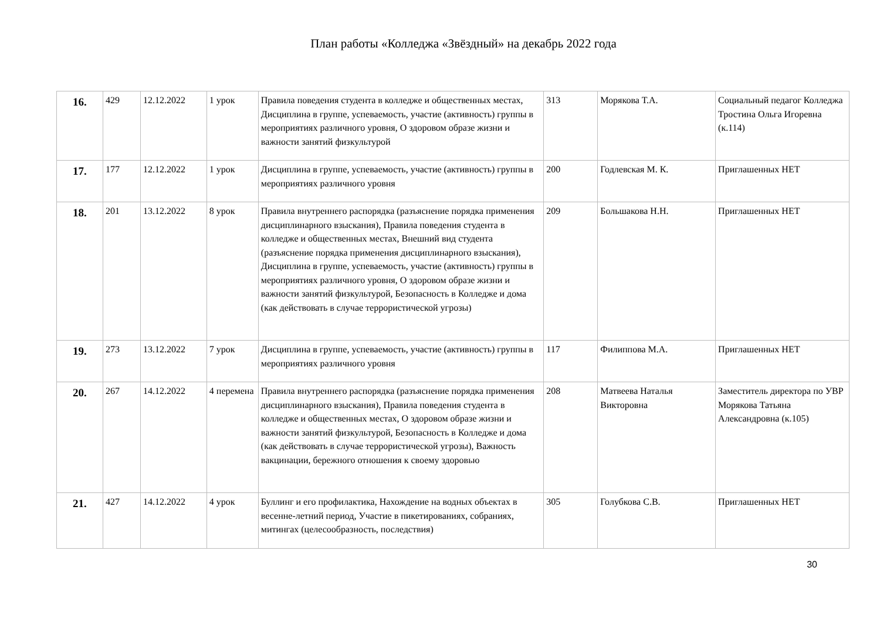План работы «Колледжа «Звёздный» на декабрь 2022 года
| 16. | 429 | 12.12.2022 | 1 урок | Правила поведения студента в колледже и общественных местах, Дисциплина в группе, успеваемость, участие (активность) группы в мероприятиях различного уровня, О здоровом образе жизни и важности занятий физкультурой | 313 | Морякова Т.А. | Социальный педагог Колледжа Тростина Ольга Игоревна (к.114) |
| 17. | 177 | 12.12.2022 | 1 урок | Дисциплина в группе, успеваемость, участие (активность) группы в мероприятиях различного уровня | 200 | Годлевская М. К. | Приглашенных НЕТ |
| 18. | 201 | 13.12.2022 | 8 урок | Правила внутреннего распорядка (разъяснение порядка применения дисциплинарного взыскания), Правила поведения студента в колледже и общественных местах, Внешний вид студента (разъяснение порядка применения дисциплинарного взыскания), Дисциплина в группе, успеваемость, участие (активность) группы в мероприятиях различного уровня, О здоровом образе жизни и важности занятий физкультурой, Безопасность в Колледже и дома (как действовать в случае террористической угрозы) | 209 | Большакова Н.Н. | Приглашенных НЕТ |
| 19. | 273 | 13.12.2022 | 7 урок | Дисциплина в группе, успеваемость, участие (активность) группы в мероприятиях различного уровня | 117 | Филиппова М.А. | Приглашенных НЕТ |
| 20. | 267 | 14.12.2022 | 4 перемена | Правила внутреннего распорядка (разъяснение порядка применения дисциплинарного взыскания), Правила поведения студента в колледже и общественных местах, О здоровом образе жизни и важности занятий физкультурой, Безопасность в Колледже и дома (как действовать в случае террористической угрозы), Важность вакцинации, бережного отношения к своему здоровью | 208 | Матвеева Наталья Викторовна | Заместитель директора по УВР Морякова Татьяна Александровна (к.105) |
| 21. | 427 | 14.12.2022 | 4 урок | Буллинг и его профилактика, Нахождение на водных объектах в весенне-летний период, Участие в пикетированиях, собраниях, митингах (целесообразность, последствия) | 305 | Голубкова С.В. | Приглашенных НЕТ |
30